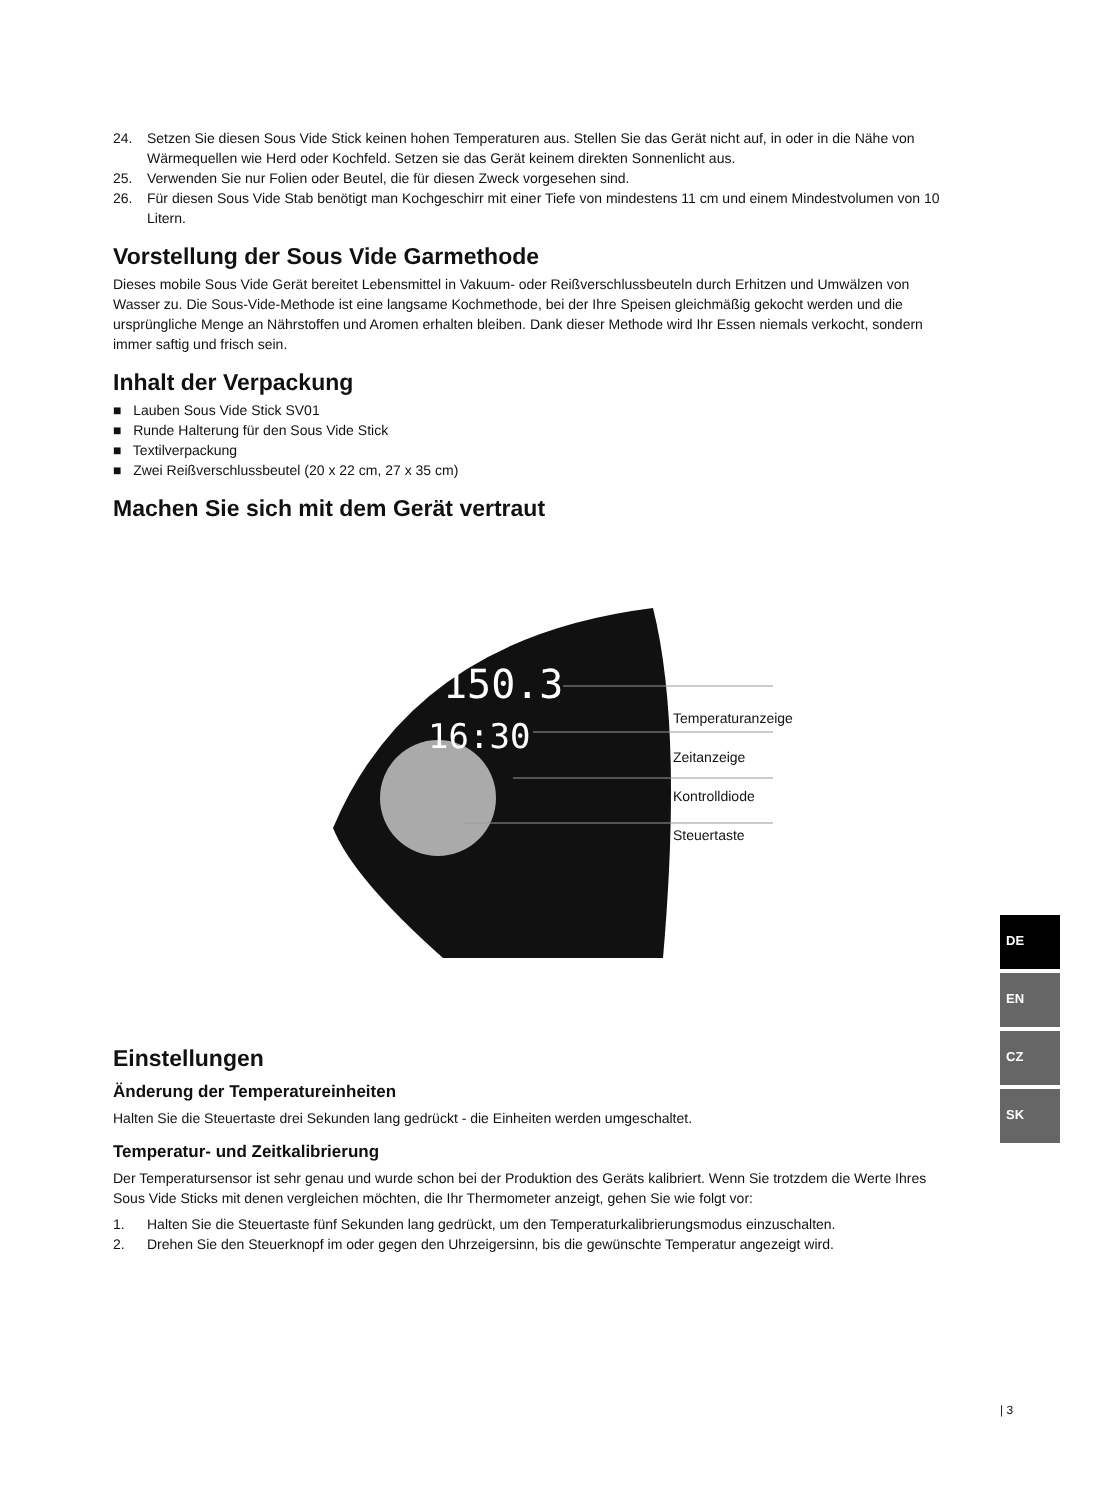24. Setzen Sie diesen Sous Vide Stick keinen hohen Temperaturen aus. Stellen Sie das Gerät nicht auf, in oder in die Nähe von Wärmequellen wie Herd oder Kochfeld. Setzen sie das Gerät keinem direkten Sonnenlicht aus.
25. Verwenden Sie nur Folien oder Beutel, die für diesen Zweck vorgesehen sind.
26. Für diesen Sous Vide Stab benötigt man Kochgeschirr mit einer Tiefe von mindestens 11 cm und einem Mindestvolumen von 10 Litern.
Vorstellung der Sous Vide Garmethode
Dieses mobile Sous Vide Gerät bereitet Lebensmittel in Vakuum- oder Reißverschlussbeuteln durch Erhitzen und Umwälzen von Wasser zu. Die Sous-Vide-Methode ist eine langsame Kochmethode, bei der Ihre Speisen gleichmäßig gekocht werden und die ursprüngliche Menge an Nährstoffen und Aromen erhalten bleiben. Dank dieser Methode wird Ihr Essen niemals verkocht, sondern immer saftig und frisch sein.
Inhalt der Verpackung
■ Lauben Sous Vide Stick SV01
■ Runde Halterung für den Sous Vide Stick
■ Textilverpackung
■ Zwei Reißverschlussbeutel (20 x 22 cm, 27 x 35 cm)
Machen Sie sich mit dem Gerät vertraut
150.3
16:30
Temperaturanzeige
Zeitanzeige
Kontrolldiode
Steuertaste
Einstellungen
Änderung der Temperatureinheiten
Halten Sie die Steuertaste drei Sekunden lang gedrückt - die Einheiten werden umgeschaltet.
Temperatur- und Zeitkalibrierung
Der Temperatursensor ist sehr genau und wurde schon bei der Produktion des Geräts kalibriert. Wenn Sie trotzdem die Werte Ihres Sous Vide Sticks mit denen vergleichen möchten, die Ihr Thermometer anzeigt, gehen Sie wie folgt vor:
1. Halten Sie die Steuertaste fünf Sekunden lang gedrückt, um den Temperaturkalibrierungsmodus einzuschalten.
2. Drehen Sie den Steuerknopf im oder gegen den Uhrzeigersinn, bis die gewünschte Temperatur angezeigt wird.
DE
EN
CZ
SK
| 3